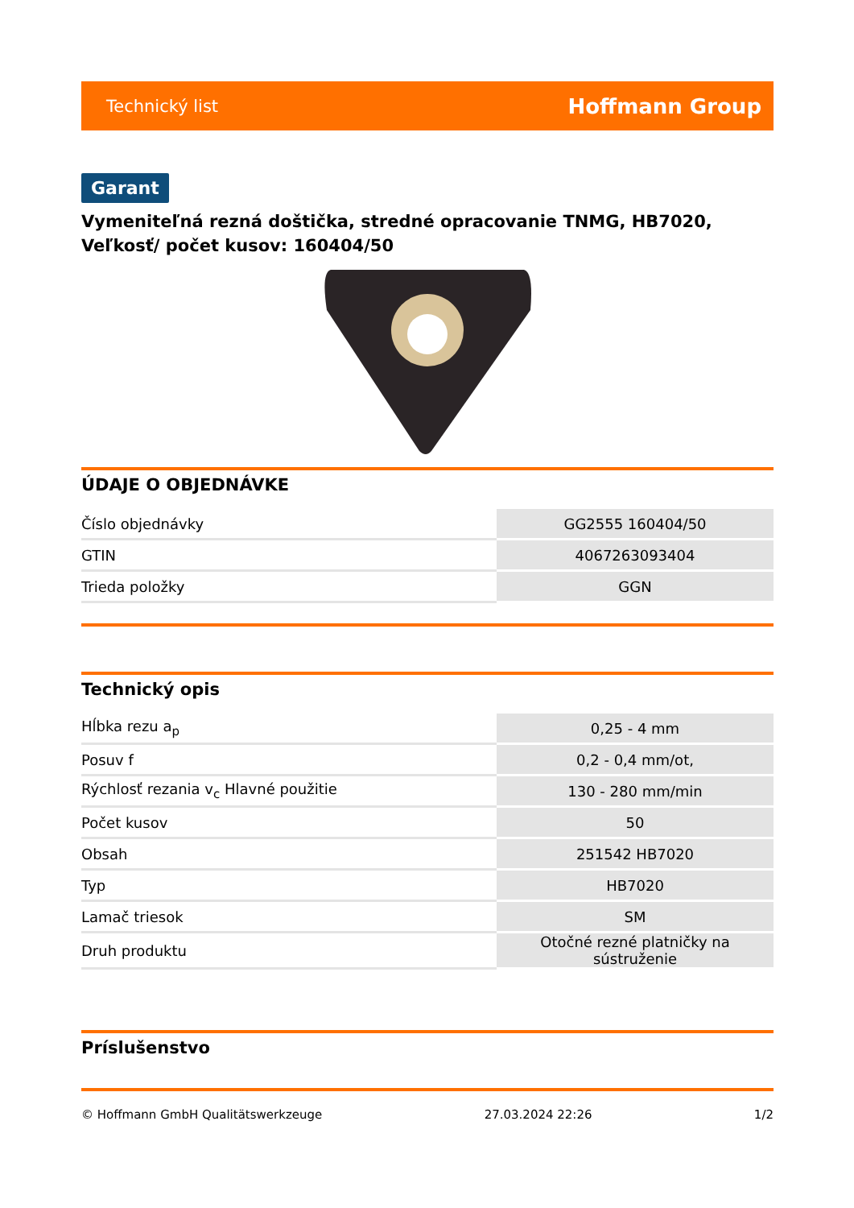Technický list Hoffmann Group
Garant
Vymeniteľná rezná doštička, stredné opracovanie TNMG, HB7020, Veľkosť/ počet kusov: 160404/50
ÚDAJE O OBJEDNÁVKE
| Číslo objednávky | GG2555 160404/50 |
| GTIN | 4067263093404 |
| Trieda položky | GGN |
Technický opis
| Hĺbka rezu a<sub>p</sub> | 0,25 - 4 mm |
| Posuv f | 0,2 - 0,4 mm/ot, |
| Rýchlosť rezania v<sub>c</sub> Hlavné použitie | 130 - 280 mm/min |
| Počet kusov | 50 |
| Obsah | 251542 HB7020 |
| Typ | HB7020 |
| Lamač triesok | SM |
| Druh produktu | Otočné rezné platničky na sústruženie |
Príslušenstvo
© Hoffmann GmbH Qualitätswerkzeuge 27.03.2024 22:26 1/2